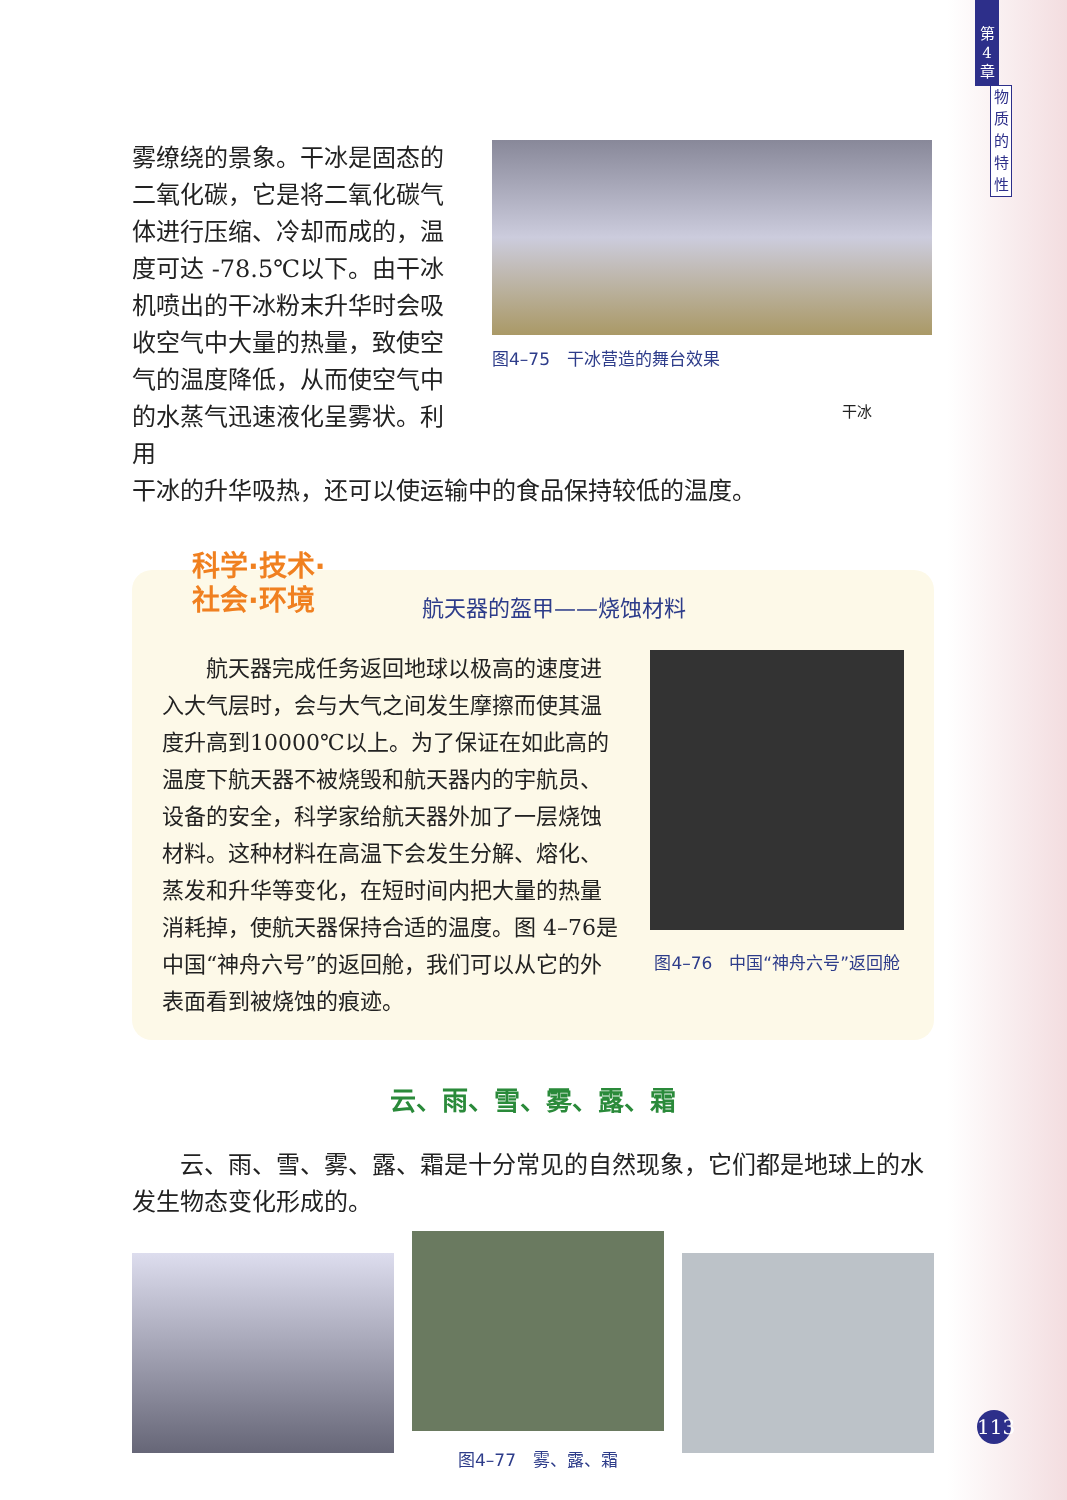第
4
章
物
质
的
特
性
雾缭绕的景象。干冰是固态的二氧化碳，它是将二氧化碳气体进行压缩、冷却而成的，温度可达 -78.5℃以下。由干冰机喷出的干冰粉末升华时会吸收空气中大量的热量，致使空气的温度降低，从而使空气中的水蒸气迅速液化呈雾状。利用
图4–75　干冰营造的舞台效果
干冰
干冰的升华吸热，还可以使运输中的食品保持较低的温度。
科学·技术·
社会·环境
航天器的盔甲——烧蚀材料
航天器完成任务返回地球以极高的速度进入大气层时，会与大气之间发生摩擦而使其温度升高到10000℃以上。为了保证在如此高的温度下航天器不被烧毁和航天器内的宇航员、设备的安全，科学家给航天器外加了一层烧蚀材料。这种材料在高温下会发生分解、熔化、蒸发和升华等变化，在短时间内把大量的热量消耗掉，使航天器保持合适的温度。图 4–76是中国“神舟六号”的返回舱，我们可以从它的外表面看到被烧蚀的痕迹。
图4–76　中国“神舟六号”返回舱
云、雨、雪、雾、露、霜
云、雨、雪、雾、露、霜是十分常见的自然现象，它们都是地球上的水发生物态变化形成的。
图4–77　雾、露、霜
113